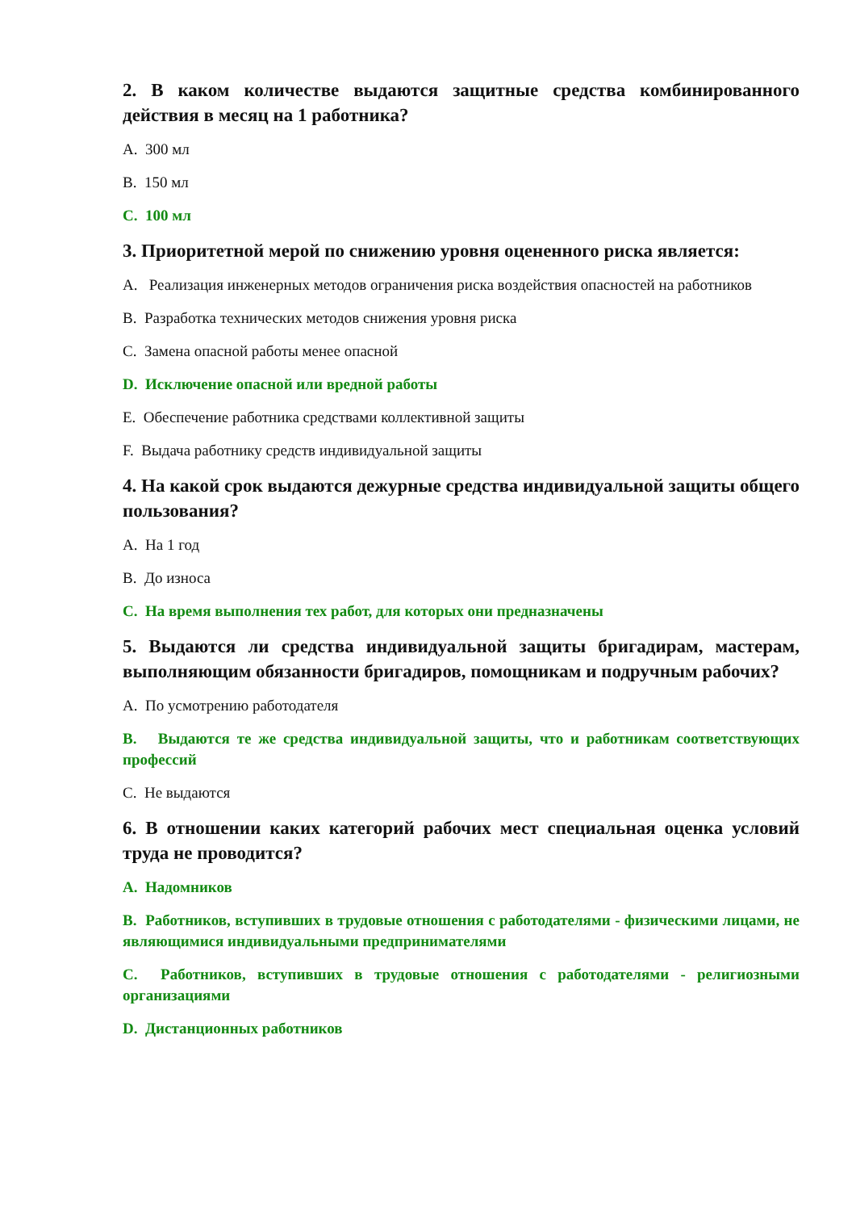2. В каком количестве выдаются защитные средства комбинированного действия в месяц на 1 работника?
A. 300 мл
B. 150 мл
C. 100 мл
3. Приоритетной мерой по снижению уровня оцененного риска является:
A. Реализация инженерных методов ограничения риска воздействия опасностей на работников
B. Разработка технических методов снижения уровня риска
C. Замена опасной работы менее опасной
D. Исключение опасной или вредной работы
E. Обеспечение работника средствами коллективной защиты
F. Выдача работнику средств индивидуальной защиты
4. На какой срок выдаются дежурные средства индивидуальной защиты общего пользования?
A. На 1 год
B. До износа
C. На время выполнения тех работ, для которых они предназначены
5. Выдаются ли средства индивидуальной защиты бригадирам, мастерам, выполняющим обязанности бригадиров, помощникам и подручным рабочих?
A. По усмотрению работодателя
B. Выдаются те же средства индивидуальной защиты, что и работникам соответствующих профессий
C. Не выдаются
6. В отношении каких категорий рабочих мест специальная оценка условий труда не проводится?
A. Надомников
B. Работников, вступивших в трудовые отношения с работодателями - физическими лицами, не являющимися индивидуальными предпринимателями
C. Работников, вступивших в трудовые отношения с работодателями - религиозными организациями
D. Дистанционных работников